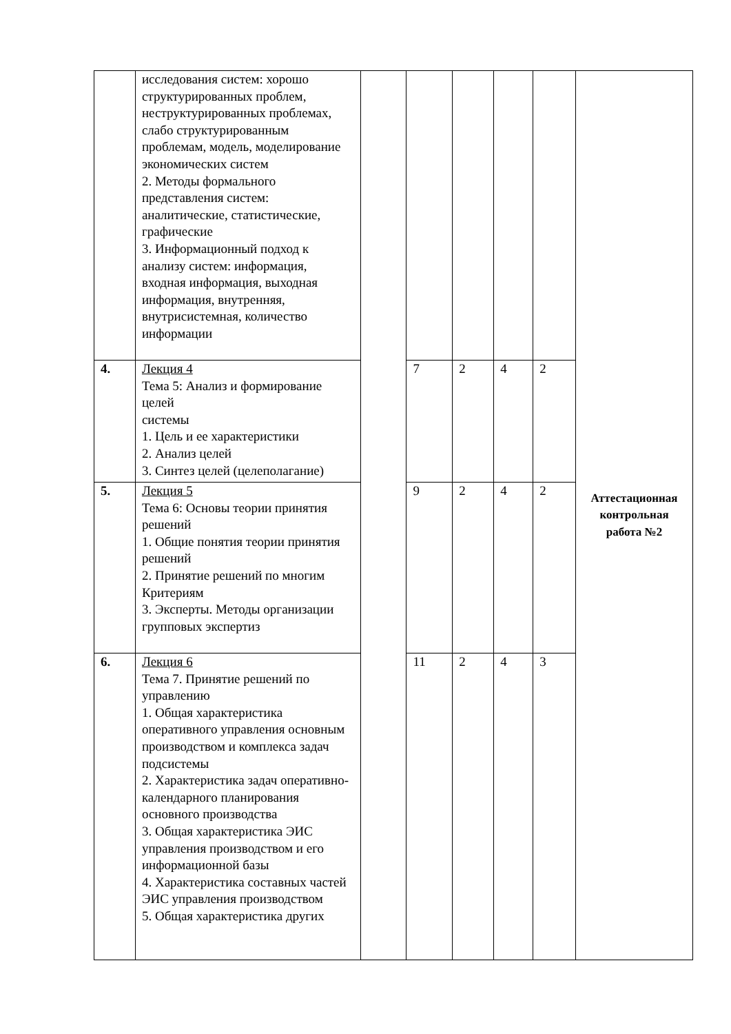| | исследования систем: хорошо структурированных проблем, неструктурированных проблемах, слабо структурированным проблемам, модель, моделирование экономических систем 2. Методы формального представления систем: аналитические, статистические, графические 3. Информационный подход к анализу систем: информация, входная информация, выходная информация, внутренняя, внутрисистемная, количество информации | | | | | | Аттестационная контрольная работа №2 |
| 4. | Лекция 4 Тема 5: Анализ и формирование целей системы 1. Цель и ее характеристики 2. Анализ целей 3. Синтез целей (целеполагание) | | 7 | 2 | 4 | 2 | |
| 5. | Лекция 5 Тема 6: Основы теории принятия решений 1. Общие понятия теории принятия решений 2. Принятие решений по многим Критериям 3. Эксперты. Методы организации групповых экспертиз | | 9 | 2 | 4 | 2 | |
| 6. | Лекция 6 Тема 7. Принятие решений по управлению 1. Общая характеристика оперативного управления основным производством и комплекса задач подсистемы 2. Характеристика задач оперативно- календарного планирования основного производства 3. Общая характеристика ЭИС управления производством и его информационной базы 4. Характеристика составных частей ЭИС управления производством 5. Общая характеристика других | | 11 | 2 | 4 | 3 | |